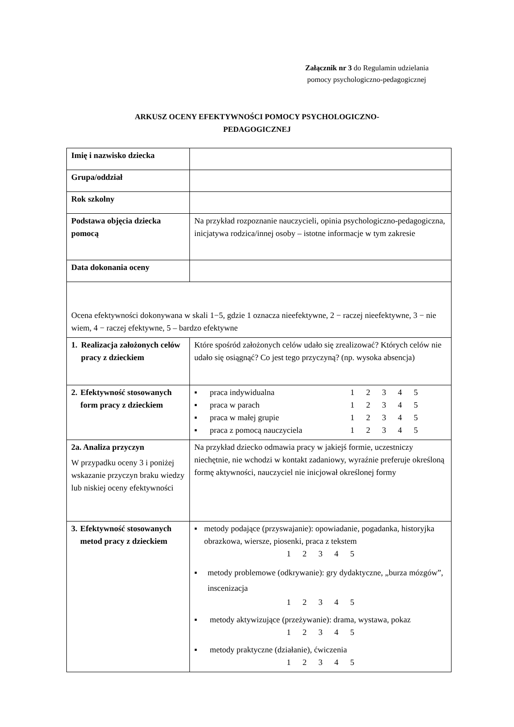Załącznik nr 3 do Regulamin udzielania
pomocy psychologiczno-pedagogicznej
ARKUSZ OCENY EFEKTYWNOŚCI POMOCY PSYCHOLOGICZNO-
PEDAGOGICZNEJ
| Imię i nazwisko dziecka | |
| Grupa/oddział | |
| Rok szkolny | |
| Podstawa objęcia dziecka pomocą | Na przykład rozpoznanie nauczycieli, opinia psychologiczno-pedagogiczna, inicjatywa rodzica/innej osoby – istotne informacje w tym zakresie |
| Data dokonania oceny | |
| Ocena efektywności dokonywana w skali 1−5, gdzie 1 oznacza nieefektywne, 2 − raczej nieefektywne, 3 − nie wiem, 4 − raczej efektywne, 5 – bardzo efektywne | |
| 1. Realizacja założonych celów pracy z dzieckiem | Które spośród założonych celów udało się zrealizować? Których celów nie udało się osiągnąć? Co jest tego przyczyną? (np. wysoka absencja) |
| 2. Efektywność stosowanych form pracy z dzieckiem | ▪ praca indywidualna 1 2 3 4 5 ▪ praca w parach 1 2 3 4 5 ▪ praca w małej grupie 1 2 3 4 5 ▪ praca z pomocą nauczyciela 1 2 3 4 5 |
| 2a. Analiza przyczyn W przypadku oceny 3 i poniżej wskazanie przyczyn braku wiedzy lub niskiej oceny efektywności | Na przykład dziecko odmawia pracy w jakiejś formie, uczestniczy niechętnie, nie wchodzi w kontakt zadaniowy, wyraźnie preferuje określoną formę aktywności, nauczyciel nie inicjował określonej formy |
| 3. Efektywność stosowanych metod pracy z dzieckiem | ▪ metody podające (przyswajanie): opowiadanie, pogadanka, historyjka obrazkowa, wiersze, piosenki, praca z tekstem 1 2 3 4 5 ▪ metody problemowe (odkrywanie): gry dydaktyczne, „burza mózgów”, inscenizacja 1 2 3 4 5 ▪ metody aktywizujące (przeżywanie): drama, wystawa, pokaz 1 2 3 4 5 ▪ metody praktyczne (działanie), ćwiczenia 1 2 3 4 5 |